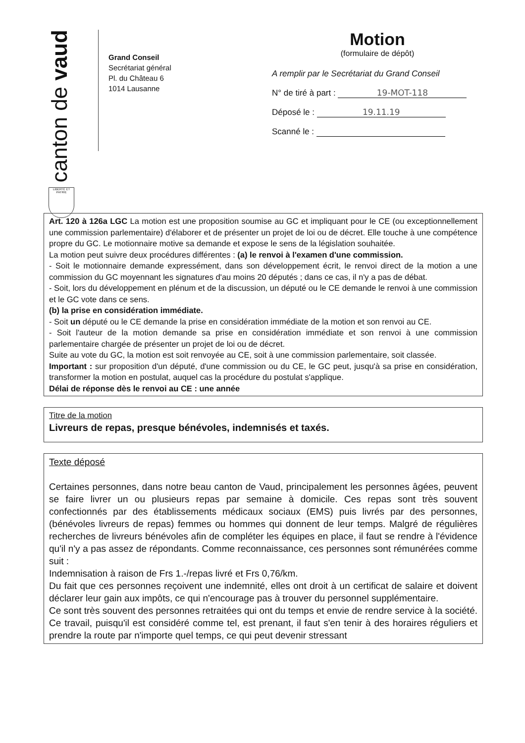canton de vaud
LIBERTÉ ET PATRIE
Grand Conseil
Secrétariat général
Pl. du Château 6
1014 Lausanne
Motion
(formulaire de dépôt)
A remplir par le Secrétariat du Grand Conseil
N° de tiré à part : 19-MOT-118
Déposé le : 19.11.19
Scanné le :
Art. 120 à 126a LGC La motion est une proposition soumise au GC et impliquant pour le CE (ou exceptionnellement une commission parlementaire) d'élaborer et de présenter un projet de loi ou de décret. Elle touche à une compétence propre du GC. Le motionnaire motive sa demande et expose le sens de la législation souhaitée.
La motion peut suivre deux procédures différentes : (a) le renvoi à l'examen d'une commission.
- Soit le motionnaire demande expressément, dans son développement écrit, le renvoi direct de la motion a une commission du GC moyennant les signatures d'au moins 20 députés ; dans ce cas, il n'y a pas de débat.
- Soit, lors du développement en plénum et de la discussion, un député ou le CE demande le renvoi à une commission et le GC vote dans ce sens.
(b) la prise en considération immédiate.
- Soit un député ou le CE demande la prise en considération immédiate de la motion et son renvoi au CE.
- Soit l'auteur de la motion demande sa prise en considération immédiate et son renvoi à une commission parlementaire chargée de présenter un projet de loi ou de décret.
Suite au vote du GC, la motion est soit renvoyée au CE, soit à une commission parlementaire, soit classée.
Important : sur proposition d'un député, d'une commission ou du CE, le GC peut, jusqu'à sa prise en considération, transformer la motion en postulat, auquel cas la procédure du postulat s'applique.
Délai de réponse dès le renvoi au CE : une année
Titre de la motion
Livreurs de repas, presque bénévoles, indemnisés et taxés.
Texte déposé
Certaines personnes, dans notre beau canton de Vaud, principalement les personnes âgées, peuvent se faire livrer un ou plusieurs repas par semaine à domicile. Ces repas sont très souvent confectionnés par des établissements médicaux sociaux (EMS) puis livrés par des personnes, (bénévoles livreurs de repas) femmes ou hommes qui donnent de leur temps. Malgré de régulières recherches de livreurs bénévoles afin de compléter les équipes en place, il faut se rendre à l'évidence qu'il n'y a pas assez de répondants. Comme reconnaissance, ces personnes sont rémunérées comme suit :
Indemnisation à raison de Frs 1.-/repas livré et Frs 0,76/km.
Du fait que ces personnes reçoivent une indemnité, elles ont droit à un certificat de salaire et doivent déclarer leur gain aux impôts, ce qui n'encourage pas à trouver du personnel supplémentaire.
Ce sont très souvent des personnes retraitées qui ont du temps et envie de rendre service à la société. Ce travail, puisqu'il est considéré comme tel, est prenant, il faut s'en tenir à des horaires réguliers et prendre la route par n'importe quel temps, ce qui peut devenir stressant